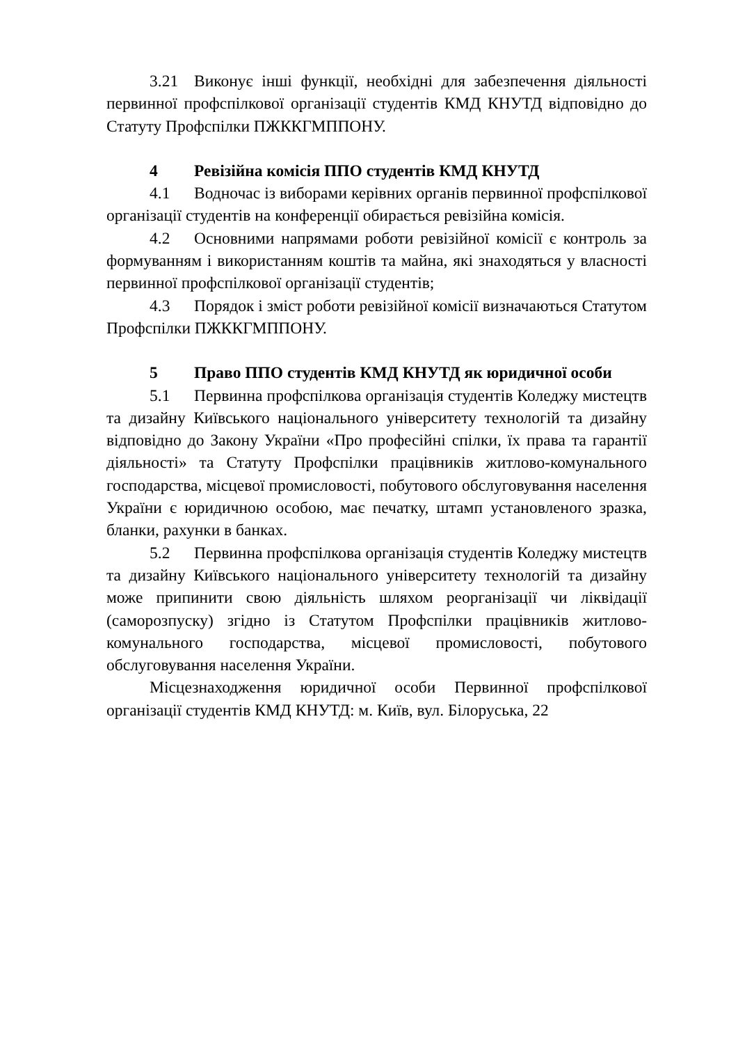3.21 Виконує інші функції, необхідні для забезпечення діяльності первинної профспілкової організації студентів КМД КНУТД відповідно до Статуту Профспілки ПЖККГМППОНУ.
4 Ревізійна комісія ППО студентів КМД КНУТД
4.1 Водночас із виборами керівних органів первинної профспілкової організації студентів на конференції обирається ревізійна комісія.
4.2 Основними напрямами роботи ревізійної комісії є контроль за формуванням і використанням коштів та майна, які знаходяться у власності первинної профспілкової організації студентів;
4.3 Порядок і зміст роботи ревізійної комісії визначаються Статутом Профспілки ПЖККГМППОНУ.
5 Право ППО студентів КМД КНУТД як юридичної особи
5.1 Первинна профспілкова організація студентів Коледжу мистецтв та дизайну Київського національного університету технологій та дизайну відповідно до Закону України «Про професійні спілки, їх права та гарантії діяльності» та Статуту Профспілки працівників житлово-комунального господарства, місцевої промисловості, побутового обслуговування населення України є юридичною особою, має печатку, штамп установленого зразка, бланки, рахунки в банках.
5.2 Первинна профспілкова організація студентів Коледжу мистецтв та дизайну Київського національного університету технологій та дизайну може припинити свою діяльність шляхом реорганізації чи ліквідації (саморозпуску) згідно із Статутом Профспілки працівників житлово-комунального господарства, місцевої промисловості, побутового обслуговування населення України.
Місцезнаходження юридичної особи Первинної профспілкової організації студентів КМД КНУТД: м. Київ, вул. Білоруська, 22